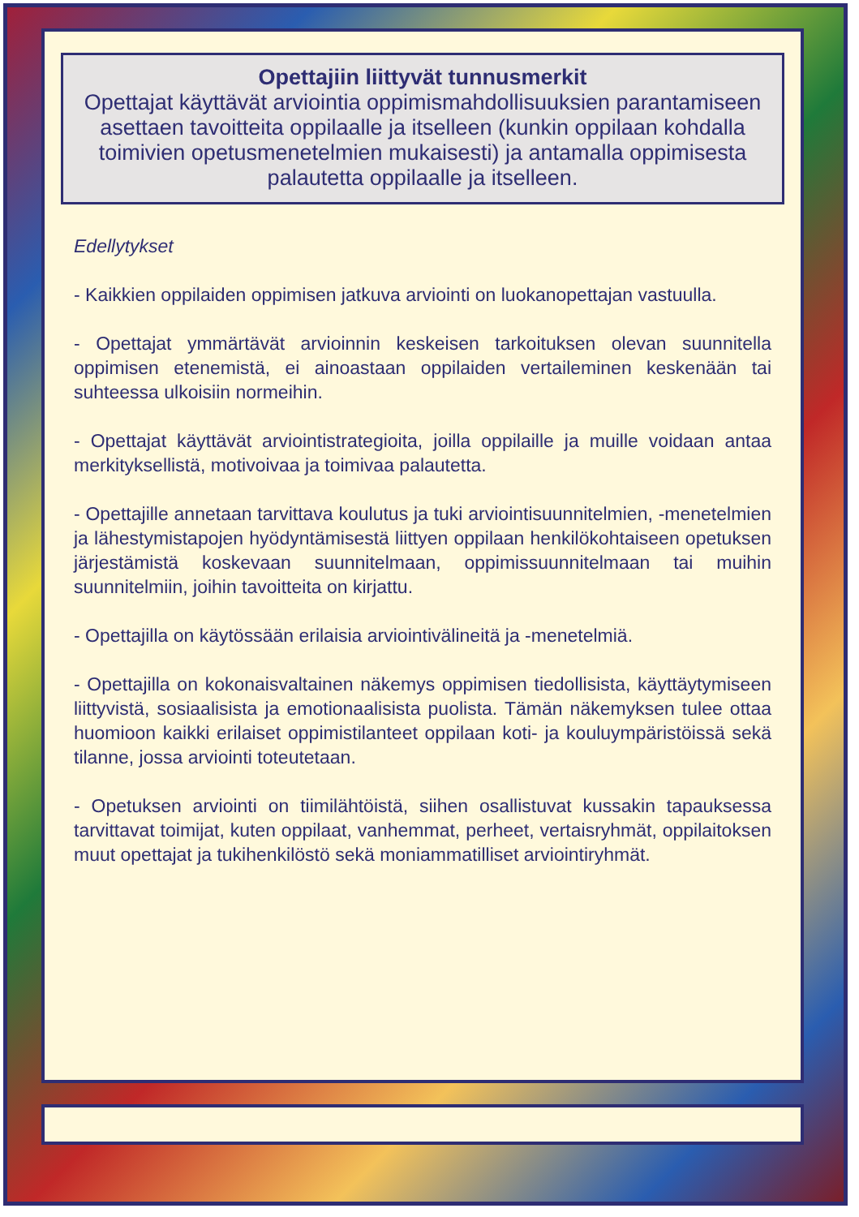Opettajiin liittyvät tunnusmerkit
Opettajat käyttävät arviointia oppimismahdollisuuksien parantamiseen asettaen tavoitteita oppilaalle ja itselleen (kunkin oppilaan kohdalla toimivien opetusmenetelmien mukaisesti) ja antamalla oppimisesta palautetta oppilaalle ja itselleen.
Edellytykset
- Kaikkien oppilaiden oppimisen jatkuva arviointi on luokanopettajan vastuulla.
- Opettajat ymmärtävät arvioinnin keskeisen tarkoituksen olevan suunnitella oppimisen etenemistä, ei ainoastaan oppilaiden vertaileminen keskenään tai suhteessa ulkoisiin normeihin.
- Opettajat käyttävät arviointistrategioita, joilla oppilaille ja muille voidaan antaa merkityksellistä, motivoivaa ja toimivaa palautetta.
- Opettajille annetaan tarvittava koulutus ja tuki arviointisuunnitelmien, -menetelmien ja lähestymistapojen hyödyntämisestä liittyen oppilaan henkilökohtaiseen opetuksen järjestämistä koskevaan suunnitelmaan, oppimissuunnitelmaan tai muihin suunnitelmiin, joihin tavoitteita on kirjattu.
- Opettajilla on käytössään erilaisia arviointivälineitä ja -menetelmiä.
- Opettajilla on kokonaisvaltainen näkemys oppimisen tiedollisista, käyttäytymiseen liittyvistä, sosiaalisista ja emotionaalisista puolista. Tämän näkemyksen tulee ottaa huomioon kaikki erilaiset oppimistilanteet oppilaan koti- ja kouluympäristöissä sekä tilanne, jossa arviointi toteutetaan.
- Opetuksen arviointi on tiimilähtöistä, siihen osallistuvat kussakin tapauksessa tarvittavat toimijat, kuten oppilaat, vanhemmat, perheet, vertaisryhmät, oppilaitoksen muut opettajat ja tukihenkilöstö sekä moniammatilliset arviointiryhmät.